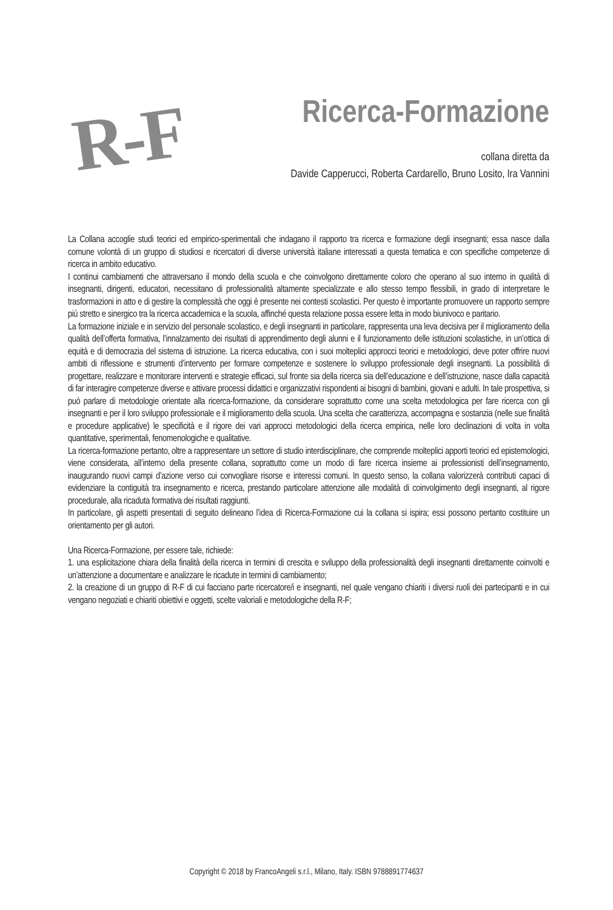R-F
Ricerca-Formazione
collana diretta da
Davide Capperucci, Roberta Cardarello, Bruno Losito, Ira Vannini
La Collana accoglie studi teorici ed empirico-sperimentali che indagano il rapporto tra ricerca e formazione degli insegnanti; essa nasce dalla comune volontà di un gruppo di studiosi e ricercatori di diverse università italiane interessati a questa tematica e con specifiche competenze di ricerca in ambito educativo.
I continui cambiamenti che attraversano il mondo della scuola e che coinvolgono direttamente coloro che operano al suo interno in qualità di insegnanti, dirigenti, educatori, necessitano di professionalità altamente specializzate e allo stesso tempo flessibili, in grado di interpretare le trasformazioni in atto e di gestire la complessità che oggi è presente nei contesti scolastici. Per questo è importante promuovere un rapporto sempre più stretto e sinergico tra la ricerca accademica e la scuola, affinché questa relazione possa essere letta in modo biunivoco e paritario.
La formazione iniziale e in servizio del personale scolastico, e degli insegnanti in particolare, rappresenta una leva decisiva per il miglioramento della qualità dell’offerta formativa, l’innalzamento dei risultati di apprendimento degli alunni e il funzionamento delle istituzioni scolastiche, in un’ottica di equità e di democrazia del sistema di istruzione. La ricerca educativa, con i suoi molteplici approcci teorici e metodologici, deve poter offrire nuovi ambiti di riflessione e strumenti d’intervento per formare competenze e sostenere lo sviluppo professionale degli insegnanti. La possibilità di progettare, realizzare e monitorare interventi e strategie efficaci, sul fronte sia della ricerca sia dell’educazione e dell’istruzione, nasce dalla capacità di far interagire competenze diverse e attivare processi didattici e organizzativi rispondenti ai bisogni di bambini, giovani e adulti. In tale prospettiva, si può parlare di metodologie orientate alla ricerca-formazione, da considerare soprattutto come una scelta metodologica per fare ricerca con gli insegnanti e per il loro sviluppo professionale e il miglioramento della scuola. Una scelta che caratterizza, accompagna e sostanzia (nelle sue finalità e procedure applicative) le specificità e il rigore dei vari approcci metodologici della ricerca empirica, nelle loro declinazioni di volta in volta quantitative, sperimentali, fenomenologiche e qualitative.
La ricerca-formazione pertanto, oltre a rappresentare un settore di studio interdisciplinare, che comprende molteplici apporti teorici ed epistemologici, viene considerata, all’interno della presente collana, soprattutto come un modo di fare ricerca insieme ai professionisti dell’insegnamento, inaugurando nuovi campi d’azione verso cui convogliare risorse e interessi comuni. In questo senso, la collana valorizzerà contributi capaci di evidenziare la contiguità tra insegnamento e ricerca, prestando particolare attenzione alle modalità di coinvolgimento degli insegnanti, al rigore procedurale, alla ricaduta formativa dei risultati raggiunti.
In particolare, gli aspetti presentati di seguito delineano l’idea di Ricerca-Formazione cui la collana si ispira; essi possono pertanto costituire un orientamento per gli autori.
Una Ricerca-Formazione, per essere tale, richiede:
1. una esplicitazione chiara della finalità della ricerca in termini di crescita e sviluppo della professionalità degli insegnanti direttamente coinvolti e un’attenzione a documentare e analizzare le ricadute in termini di cambiamento;
2. la creazione di un gruppo di R-F di cui facciano parte ricercatore/i e insegnanti, nel quale vengano chiariti i diversi ruoli dei partecipanti e in cui vengano negoziati e chiariti obiettivi e oggetti, scelte valoriali e metodologiche della R-F;
Copyright © 2018 by FrancoAngeli s.r.l., Milano, Italy. ISBN 9788891774637